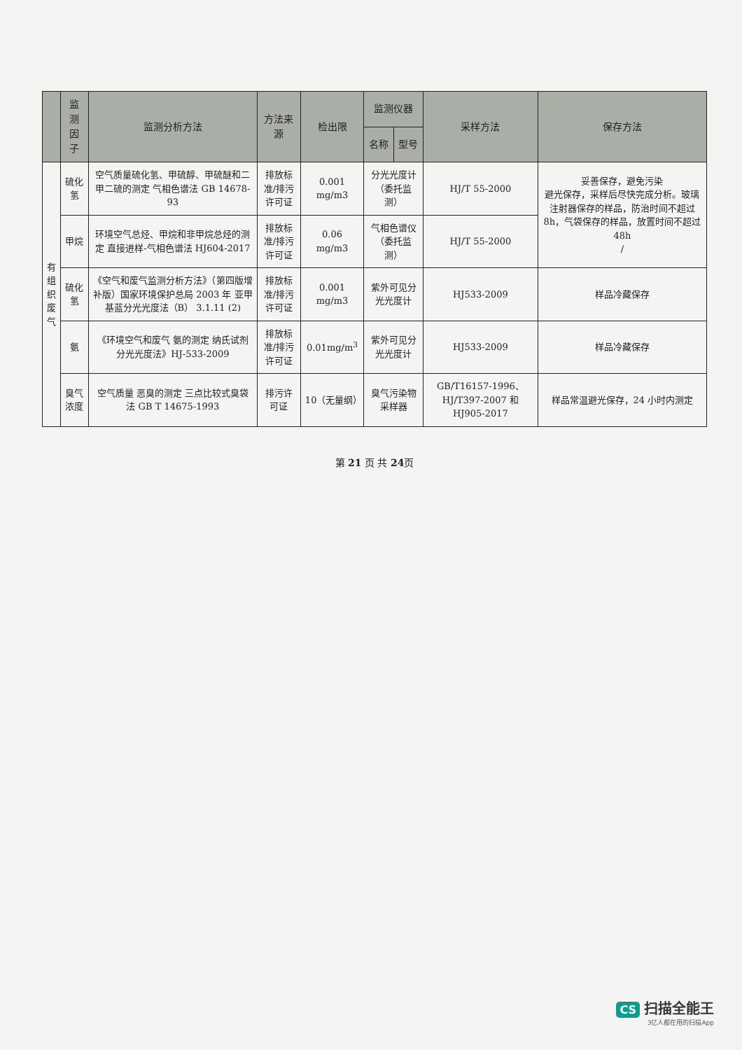| | 监测因子 | 监测分析方法 | 方法来源 | 检出限 | 监测仪器 | | 采样方法 | 保存方法 |
| --- | --- | --- | --- | --- | --- | --- | --- | --- |
| | | | | | 名称 | 型号 | | |
| 有 组 织 废 气 | 硫化氢 | 空气质量硫化氢、甲硫醇、甲硫醚和二甲二硫的测定 气相色谱法 GB 14678-93 | 排放标准/排污许可证 | 0.001 mg/m3 | 分光光度计（委托监测） | | HJ/T 55-2000 | 妥善保存，避免污染 避光保存，采样后尽快完成分析。玻璃注射器保存的样品，防治时间不超过 8h，气袋保存的样品，放置时间不超过 48h / |
| | 甲烷 | 环境空气总烃、甲烷和非甲烷总烃的测定 直接进样-气相色谱法 HJ604-2017 | 排放标准/排污许可证 | 0.06 mg/m3 | 气相色谱仪（委托监测） | | HJ/T 55-2000 | |
| | 硫化氢 | 《空气和废气监测分析方法》（第四版增补版）国家环境保护总局 2003 年 亚甲基蓝分光光度法（B） 3.1.11 (2) | 排放标准/排污许可证 | 0.001 mg/m3 | 紫外可见分光光度计 | | HJ533-2009 | 样品冷藏保存 |
| | 氨 | 《环境空气和废气 氨的测定 纳氏试剂分光光度法》HJ-533-2009 | 排放标准/排污许可证 | 0.01mg/m<sup>3</sup> | 紫外可见分光光度计 | | HJ533-2009 | 样品冷藏保存 |
| | 臭气浓度 | 空气质量 恶臭的测定 三点比较式臭袋法 GB T 14675-1993 | 排污许可证 | 10（无量纲） | 臭气污染物采样器 | | GB/T16157-1996、HJ/T397-2007 和 HJ905-2017 | 样品常温避光保存，24 小时内测定 |
第 21 页 共 24页
CS 扫描全能王
3亿人都在用的扫描App